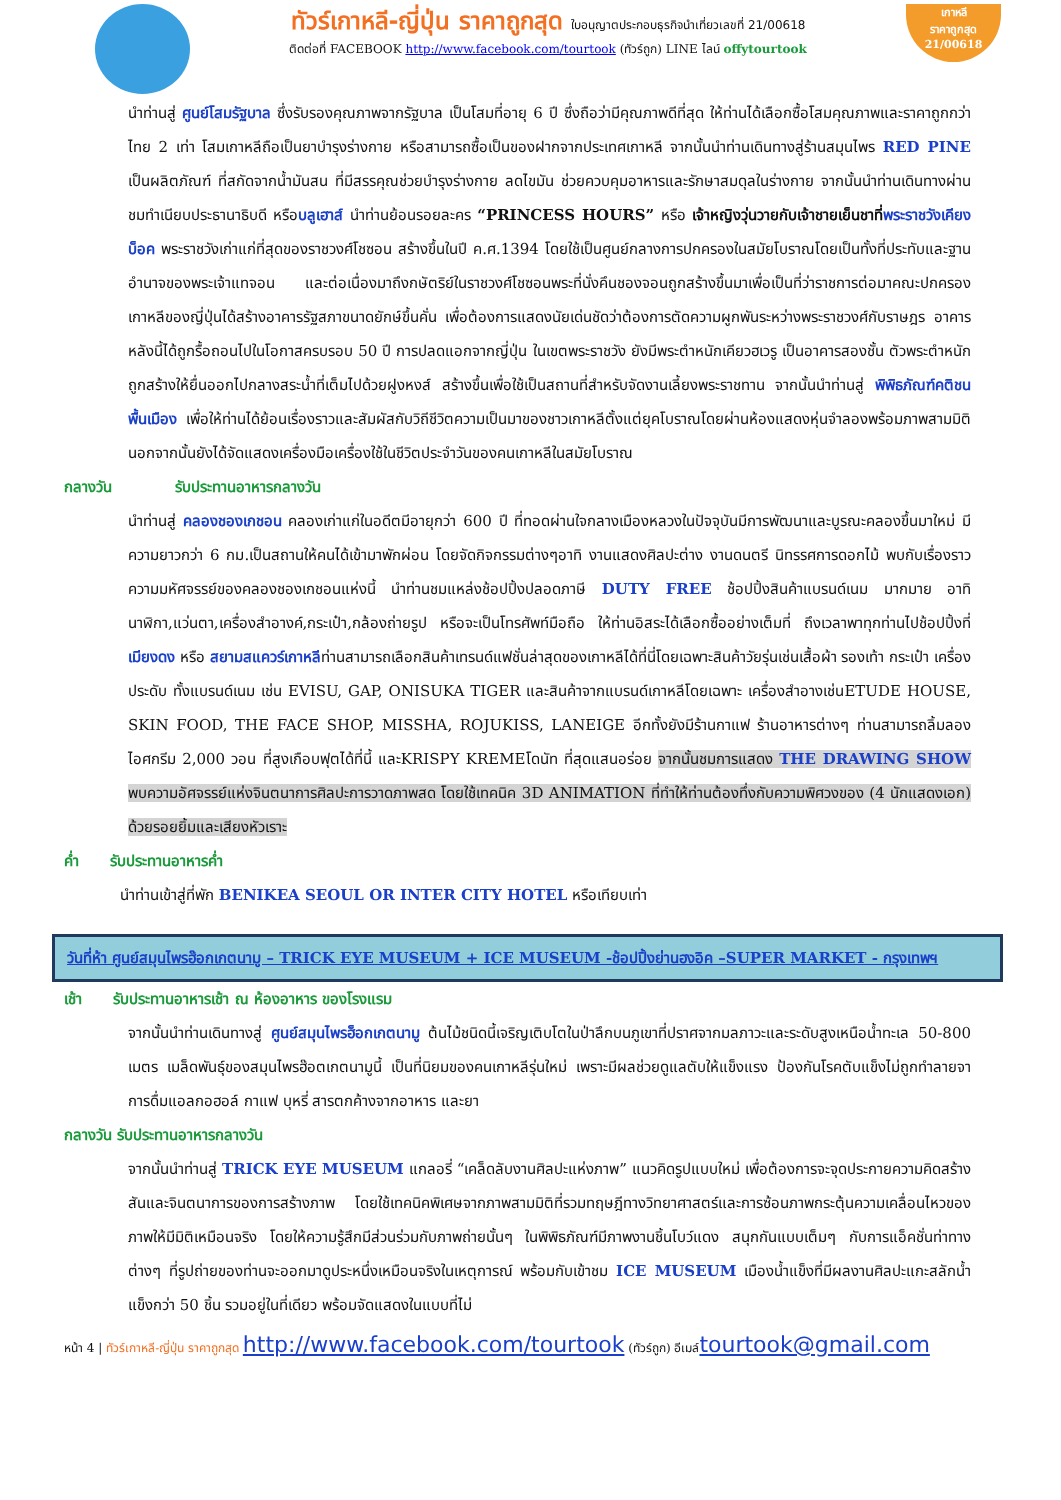ทัวร์เกาหลี-ญี่ปุ่น ราคาถูกสุด ใบอนุญาตประกอบธุรกิจนำเที่ยวเลขที่ 21/00618
ติดต่อที่ FACEBOOK http://www.facebook.com/tourtook (ทัวร์ถูก) LINE ไลน์ offytourtook
เกาหลี
ราคาถูกสุด
21/00618
นำท่านสู่ ศูนย์โสมรัฐบาล ซึ่งรับรองคุณภาพจากรัฐบาล เป็นโสมที่อายุ 6 ปี ซึ่งถือว่ามีคุณภาพดีที่สุด ให้ท่านได้เลือกซื้อโสมคุณภาพและราคาถูกกว่าไทย 2 เท่า โสมเกาหลีถือเป็นยาบำรุงร่างกาย หรือสามารถซื้อเป็นของฝากจากประเทศเกาหลี จากนั้นนำท่านเดินทางสู่ร้านสมุนไพร RED PINE เป็นผลิตภัณฑ์ ที่สกัดจากน้ำมันสน ที่มีสรรคุณช่วยบำรุงร่างกาย ลดไขมัน ช่วยควบคุมอาหารและรักษาสมดุลในร่างกาย จากนั้นนำท่านเดินทางผ่านชมทำเนียบประธานาธิบดี หรือบลูเฮาส์ นำท่านย้อนรอยละคร “PRINCESS HOURS” หรือ เจ้าหญิงวุ่นวายกับเจ้าชายเย็นชาที่พระราชวังเคียงบ็อค พระราชวังเก่าแก่ที่สุดของราชวงศ์โชซอน สร้างขึ้นในปี ค.ศ.1394 โดยใช้เป็นศูนย์กลางการปกครองในสมัยโบราณโดยเป็นทั้งที่ประทับและฐานอำนาจของพระเจ้าแทจอน และต่อเนื่องมาถึงกษัตริย์ในราชวงศ์โชซอนพระที่นั่งคึนชองจอนถูกสร้างขึ้นมาเพื่อเป็นที่ว่าราชการต่อมาคณะปกครองเกาหลีของญี่ปุ่นได้สร้างอาคารรัฐสภาขนาดยักษ์ขึ้นคั่น เพื่อต้องการแสดงนัยเด่นชัดว่าต้องการตัดความผูกพันระหว่างพระราชวงศ์กับราษฎร อาคารหลังนี้ได้ถูกรื้อถอนไปในโอกาสครบรอบ 50 ปี การปลดแอกจากญี่ปุ่น ในเขตพระราชวัง ยังมีพระตำหนักเคียวฮเวรู เป็นอาคารสองชั้น ตัวพระตำหนักถูกสร้างให้ยื่นออกไปกลางสระน้ำที่เต็มไปด้วยฝูงหงส์ สร้างขึ้นเพื่อใช้เป็นสถานที่สำหรับจัดงานเลี้ยงพระราชทาน จากนั้นนำท่านสู่ พิพิธภัณฑ์คติชนพื้นเมือง เพื่อให้ท่านได้ย้อนเรื่องราวและสัมผัสกับวิถีชีวิตความเป็นมาของชาวเกาหลีตั้งแต่ยุคโบราณโดยผ่านห้องแสดงหุ่นจำลองพร้อมภาพสามมิตินอกจากนั้นยังได้จัดแสดงเครื่องมือเครื่องใช้ในชีวิตประจำวันของคนเกาหลีในสมัยโบราณ
กลางวัน รับประทานอาหารกลางวัน
นำท่านสู่ คลองชองเกชอน คลองเก่าแก่ในอดีตมีอายุกว่า 600 ปี ที่ทอดผ่านใจกลางเมืองหลวงในปัจจุบันมีการพัฒนาและบูรณะคลองขึ้นมาใหม่ มีความยาวกว่า 6 กม.เป็นสถานให้คนได้เข้ามาพักผ่อน โดยจัดกิจกรรมต่างๆอาทิ งานแสดงศิลปะต่าง งานดนตรี นิทรรศการดอกไม้ พบกับเรื่องราวความมหัศจรรย์ของคลองชองเกชอนแห่งนี้ นำท่านชมแหล่งช้อปปิ้งปลอดภาษี DUTY FREE ช้อปปิ้งสินค้าแบรนด์เนม มากมาย อาทิ นาฬิกา,แว่นตา,เครื่องสำอางค์,กระเป๋า,กล้องถ่ายรูป หรือจะเป็นโทรศัพท์มือถือ ให้ท่านอิสระได้เลือกซื้ออย่างเต็มที่ ถึงเวลาพาทุกท่านไปช้อปปิ้งที่ เมียงดง หรือ สยามสแควร์เกาหลีท่านสามารถเลือกสินค้าเทรนด์แฟชั่นล่าสุดของเกาหลีได้ที่นี่โดยเฉพาะสินค้าวัยรุ่นเช่นเสื้อผ้า รองเท้า กระเป๋า เครื่องประดับ ทั้งแบรนด์เนม เช่น EVISU, GAP, ONISUKA TIGER และสินค้าจากแบรนด์เกาหลีโดยเฉพาะ เครื่องสำอางเช่นETUDE HOUSE, SKIN FOOD, THE FACE SHOP, MISSHA, ROJUKISS, LANEIGE อีกทั้งยังมีร้านกาแฟ ร้านอาหารต่างๆ ท่านสามารถลิ้มลองไอศกรีม 2,000 วอน ที่สูงเกือบฟุตได้ที่นี้ และKRISPY KREMEโดนัท ที่สุดแสนอร่อย จากนั้นชมการแสดง THE DRAWING SHOW พบความอัศจรรย์แห่งจินตนาการศิลปะการวาดภาพสด โดยใช้เทคนิค 3D ANIMATION ที่ทำให้ท่านต้องทึ่งกับความพิศวงของ (4 นักแสดงเอก) ด้วยรอยยิ้มและเสียงหัวเราะ
ค่ำ รับประทานอาหารค่ำ
นำท่านเข้าสู่ที่พัก BENIKEA SEOUL OR INTER CITY HOTEL หรือเทียบเท่า
วันที่ห้า ศูนย์สมุนไพรฮ๊อกเกตนามู – TRICK EYE MUSEUM + ICE MUSEUM -ช้อปปิ้งย่านฮงอิค –SUPER MARKET - กรุงเทพฯ
เช้า รับประทานอาหารเช้า ณ ห้องอาหาร ของโรงแรม
จากนั้นนำท่านเดินทางสู่ ศูนย์สมุนไพรฮ็อกเกตนามู ต้นไม้ชนิดนี้เจริญเติบโตในป่าลึกบนภูเขาที่ปราศจากมลภาวะและระดับสูงเหนือน้ำทะเล 50-800 เมตร เมล็ดพันธุ์ของสมุนไพรฮ๊อตเกตนามูนี้ เป็นที่นิยมของคนเกาหลีรุ่นใหม่ เพราะมีผลช่วยดูแลตับให้แข็งแรง ป้องกันโรคตับแข็งไม่ถูกทำลายจาการดื่มแอลกอฮอล์ กาแฟ บุหรี่ สารตกค้างจากอาหาร และยา
กลางวัน รับประทานอาหารกลางวัน
จากนั้นนำท่านสู่ TRICK EYE MUSEUM แกลอรี่ “เคล็ดลับงานศิลปะแห่งภาพ” แนวคิดรูปแบบใหม่ เพื่อต้องการจะจุดประกายความคิดสร้างสันและจินตนาการของการสร้างภาพ โดยใช้เทคนิคพิเศษจากภาพสามมิติที่รวมทฤษฎีทางวิทยาศาสตร์และการซ้อนภาพกระตุ้นความเคลื่อนไหวของภาพให้มีมิติเหมือนจริง โดยให้ความรู้สึกมีส่วนร่วมกับภาพถ่ายนั้นๆ ในพิพิธภัณฑ์มีภาพงานชิ้นโบว์แดง สนุกกันแบบเต็มๆ กับการแอ็คชั่นท่าทางต่างๆ ที่รูปถ่ายของท่านจะออกมาดูประหนึ่งเหมือนจริงในเหตุการณ์ พร้อมกับเข้าชม ICE MUSEUM เมืองน้ำแข็งที่มีผลงานศิลปะแกะสลักน้ำแข็งกว่า 50 ชิ้น รวมอยู่ในที่เดียว พร้อมจัดแสดงในแบบที่ไม่
หน้า 4 | ทัวร์เกาหลี-ญี่ปุ่น ราคาถูกสุด http://www.facebook.com/tourtook (ทัวร์ถูก) อีเมล์tourtook@gmail.com